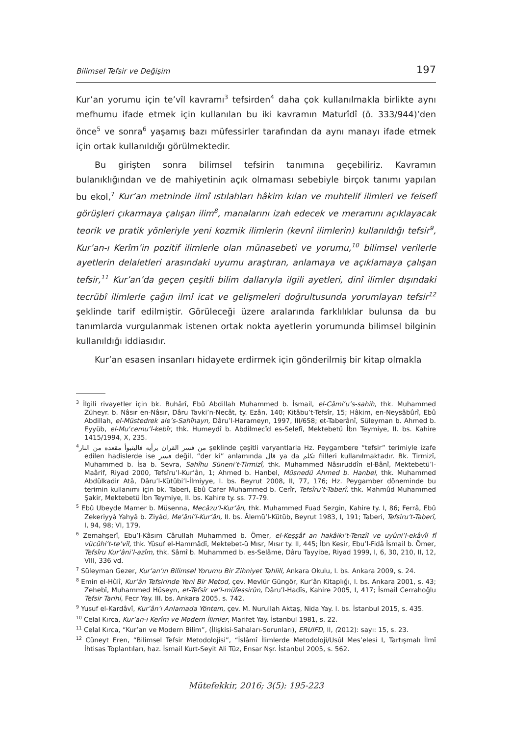Bilimsel Tefsir ve Değişim 197
Kur’an yorumu için te’vîl kavramı<sup>3</sup> tefsirden<sup>4</sup> daha çok kullanılmakla birlikte aynı mefhumu ifade etmek için kullanılan bu iki kavramın Maturîdî (ö. 333/944)’den önce<sup>5</sup> ve sonra<sup>6</sup> yaşamış bazı müfessirler tarafından da aynı manayı ifade etmek için ortak kullanıldığı görülmektedir.
Bu girişten sonra bilimsel tefsirin tanımına geçebiliriz. Kavramın bulanıklığından ve de mahiyetinin açık olmaması sebebiyle birçok tanımı yapılan bu ekol,<sup>7</sup> Kur’an metninde ilmî ıstılahları hâkim kılan ve muhtelif ilimleri ve felsefî görüşleri çıkarmaya çalışan ilim<sup>8</sup>, manalarını izah edecek ve meramını açıklayacak teorik ve pratik yönleriyle yeni kozmik ilimlerin (kevnî ilimlerin) kullanıldığı tefsir<sup>9</sup>, Kur’an-ı Kerîm’in pozitif ilimlerle olan münasebeti ve yorumu,<sup>10</sup> bilimsel verilerle ayetlerin delaletleri arasındaki uyumu araştıran, anlamaya ve açıklamaya çalışan tefsir,<sup>11</sup> Kur’an’da geçen çeşitli bilim dallarıyla ilgili ayetleri, dinî ilimler dışındaki tecrübî ilimlerle çağın ilmî icat ve gelişmeleri doğrultusunda yorumlayan tefsir<sup>12</sup> şeklinde tarif edilmiştir. Görüleceği üzere aralarında farklılıklar bulunsa da bu tanımlarda vurgulanmak istenen ortak nokta ayetlerin yorumunda bilimsel bilginin kullanıldığı iddiasıdır.
Kur’an esasen insanları hidayete erdirmek için gönderilmiş bir kitap olmakla
<sup>3</sup> İlgili rivayetler için bk. Buhârî, Ebû Abdillah Muhammed b. İsmail, el-Câmiʿu’s-sahîh, thk. Muhammed Züheyr. b. Nâsır en-Nâsır, Dâru Tavki’n-Necât, ty. Ezân, 140; Kitâbu’t-Tefsîr, 15; Hâkim, en-Neysâbûrî, Ebû Abdillah, el-Müstedrek ale’s-Sahîhayn, Dâru’l-Harameyn, 1997, III/658; et-Taberânî, Süleyman b. Ahmed b. Eyyüb, el-Muʿcemu’l-kebîr, thk. Humeydî b. Abdilmecîd es-Selefî, Mektebetü İbn Teymiye, II. bs. Kahire 1415/1994, X, 235.
<sup>4</sup> من فسر القران برأيه فاليتبوأ مقعده من النار şeklinde çeşitli varyantlarla Hz. Peygambere “tefsir” terimiyle izafe edilen hadislerde ise فسر değil, “der ki” anlamında قال ya da تكلم fiilleri kullanılmaktadır. Bk. Tirmizî, Muhammed b. İsa b. Sevra, Sahîhu Süneni’t-Tirmizî, thk. Muhammed Nâsıruddîn el-Bânî, Mektebetü’l-Maârif, Riyad 2000, Tefsîru’l-Kur’ân, 1; Ahmed b. Hanbel, Müsnedü Ahmed b. Hanbel, thk. Muhammed Abdülkadir Atâ, Dâru’l-Kütübi’l-İlmiyye, I. bs. Beyrut 2008, II, 77, 176; Hz. Peygamber döneminde bu terimin kullanımı için bk. Taberi, Ebû Cafer Muhammed b. Cerîr, Tefsîru’t-Taberî, thk. Mahmûd Muhammed Şakir, Mektebetü İbn Teymiye, II. bs. Kahire ty. ss. 77-79.
<sup>5</sup> Ebû Ubeyde Mamer b. Müsenna, Mecâzu’l-Kur’ân, thk. Muhammed Fuad Sezgin, Kahire ty. I, 86; Ferrâ, Ebû Zekeriyyâ Yahyâ b. Ziyâd, Meʿâni’l-Kur’ân, II. bs. Âlemü’l-Kütüb, Beyrut 1983, I, 191; Taberi, Tefsîru’t-Taberî, I, 94, 98; VI, 179.
<sup>6</sup> Zemahşerî, Ebu’l-Kâsım Cârullah Muhammed b. Ömer, el-Keşşâf an hakâikı’t-Tenzîl ve uyûni’l-ekâvîl fî vücûhi’t-te’vîl, thk. Yûsuf el-Hammâdî, Mektebet-ü Mısr, Mısır ty. II, 445; İbn Kesir, Ebu’l-Fidâ İsmail b. Ömer, Tefsîru Kur’âni’l-azîm, thk. Sâmî b. Muhammed b. es-Selâme, Dâru Tayyibe, Riyad 1999, I, 6, 30, 210, II, 12, VIII, 336 vd.
<sup>7</sup> Süleyman Gezer, Kur’an’ın Bilimsel Yorumu Bir Zihniyet Tahlili, Ankara Okulu, I. bs. Ankara 2009, s. 24.
<sup>8</sup> Emin el-Hûlî, Kur’ân Tefsirinde Yeni Bir Metod, çev. Mevlür Güngör, Kur’ân Kitaplığı, I. bs. Ankara 2001, s. 43; Zehebî, Muhammed Hüseyn, et-Tefsîr ve’l-müfessirûn, Dâru’l-Hadîs, Kahire 2005, I, 417; İsmail Cerrahoğlu Tefsir Tarihi, Fecr Yay. III. bs. Ankara 2005, s. 742.
<sup>9</sup> Yusuf el-Kardâvî, Kur’ân’ı Anlamada Yöntem, çev. M. Nurullah Aktaş, Nida Yay. I. bs. İstanbul 2015, s. 435.
<sup>10</sup> Celal Kırca, Kur’an-ı Kerîm ve Modern İlimler, Marifet Yay. İstanbul 1981, s. 22.
<sup>11</sup> Celal Kırca, “Kur’an ve Modern Bilim”, (İlişkisi-Sahaları-Sorunları), ERUIFD, II, (2012): sayı: 15, s. 23.
<sup>12</sup> Cüneyt Eren, “Bilimsel Tefsir Metodolojisi”, “İslâmî İlimlerde Metodoloji/Usûl Mes’elesi I, Tartışmalı İlmî İhtisas Toplantıları, haz. İsmail Kurt-Seyit Ali Tüz, Ensar Nşr. İstanbul 2005, s. 562.
Mütefekkir, 2016; 3(5): 195-223